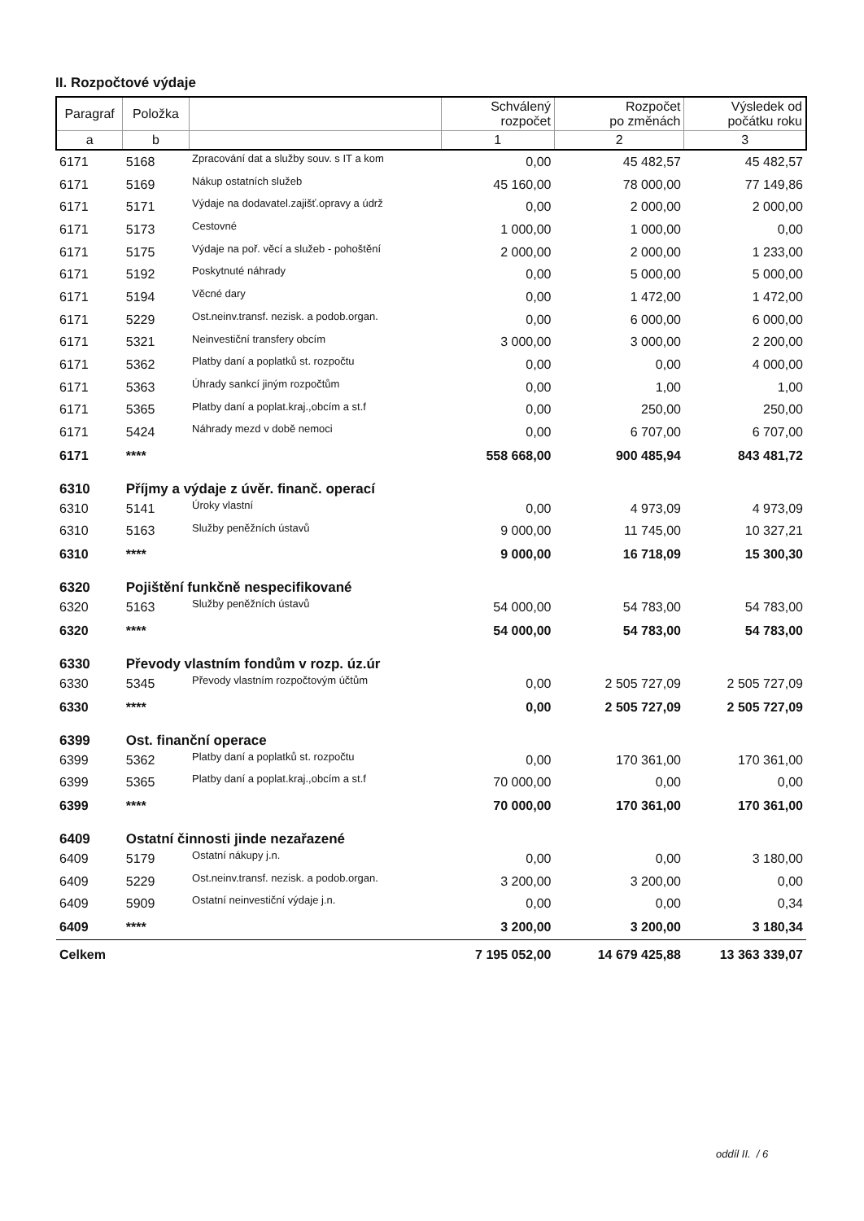II. Rozpočtové výdaje
| Paragraf | Položka | | Schválený rozpočet | Rozpočet po změnách | Výsledek od počátku roku |
| --- | --- | --- | --- | --- | --- |
| a | b | | 1 | 2 | 3 |
| 6171 | 5168 | Zpracování dat a služby souv. s IT a kom | 0,00 | 45 482,57 | 45 482,57 |
| 6171 | 5169 | Nákup ostatních služeb | 45 160,00 | 78 000,00 | 77 149,86 |
| 6171 | 5171 | Výdaje na dodavatel.zajišť.opravy a údrž | 0,00 | 2 000,00 | 2 000,00 |
| 6171 | 5173 | Cestovné | 1 000,00 | 1 000,00 | 0,00 |
| 6171 | 5175 | Výdaje na poř. věcí a služeb - pohoštění | 2 000,00 | 2 000,00 | 1 233,00 |
| 6171 | 5192 | Poskytnuté náhrady | 0,00 | 5 000,00 | 5 000,00 |
| 6171 | 5194 | Věcné dary | 0,00 | 1 472,00 | 1 472,00 |
| 6171 | 5229 | Ost.neinv.transf. nezisk. a podob.organ. | 0,00 | 6 000,00 | 6 000,00 |
| 6171 | 5321 | Neinvestiční transfery obcím | 3 000,00 | 3 000,00 | 2 200,00 |
| 6171 | 5362 | Platby daní a poplatků st. rozpočtu | 0,00 | 0,00 | 4 000,00 |
| 6171 | 5363 | Úhrady sankcí jiným rozpočtům | 0,00 | 1,00 | 1,00 |
| 6171 | 5365 | Platby daní a poplat.kraj.,obcím a st.f | 0,00 | 250,00 | 250,00 |
| 6171 | 5424 | Náhrady mezd v době nemoci | 0,00 | 6 707,00 | 6 707,00 |
| 6171 | **** | | 558 668,00 | 900 485,94 | 843 481,72 |
| 6310 | Příjmy a výdaje z úvěr. finanč. operací | | | | |
| 6310 | 5141 | Úroky vlastní | 0,00 | 4 973,09 | 4 973,09 |
| 6310 | 5163 | Služby peněžních ústavů | 9 000,00 | 11 745,00 | 10 327,21 |
| 6310 | **** | | 9 000,00 | 16 718,09 | 15 300,30 |
| 6320 | Pojištění funkčně nespecifikované | | | | |
| 6320 | 5163 | Služby peněžních ústavů | 54 000,00 | 54 783,00 | 54 783,00 |
| 6320 | **** | | 54 000,00 | 54 783,00 | 54 783,00 |
| 6330 | Převody vlastním fondům v rozp. úz.úr | | | | |
| 6330 | 5345 | Převody vlastním rozpočtovým účtům | 0,00 | 2 505 727,09 | 2 505 727,09 |
| 6330 | **** | | 0,00 | 2 505 727,09 | 2 505 727,09 |
| 6399 | Ost. finanční operace | | | | |
| 6399 | 5362 | Platby daní a poplatků st. rozpočtu | 0,00 | 170 361,00 | 170 361,00 |
| 6399 | 5365 | Platby daní a poplat.kraj.,obcím a st.f | 70 000,00 | 0,00 | 0,00 |
| 6399 | **** | | 70 000,00 | 170 361,00 | 170 361,00 |
| 6409 | Ostatní činnosti jinde nezařazené | | | | |
| 6409 | 5179 | Ostatní nákupy j.n. | 0,00 | 0,00 | 3 180,00 |
| 6409 | 5229 | Ost.neinv.transf. nezisk. a podob.organ. | 3 200,00 | 3 200,00 | 0,00 |
| 6409 | 5909 | Ostatní neinvestiční výdaje j.n. | 0,00 | 0,00 | 0,34 |
| 6409 | **** | | 3 200,00 | 3 200,00 | 3 180,34 |
| Celkem | | | 7 195 052,00 | 14 679 425,88 | 13 363 339,07 |
oddíl II. / 6